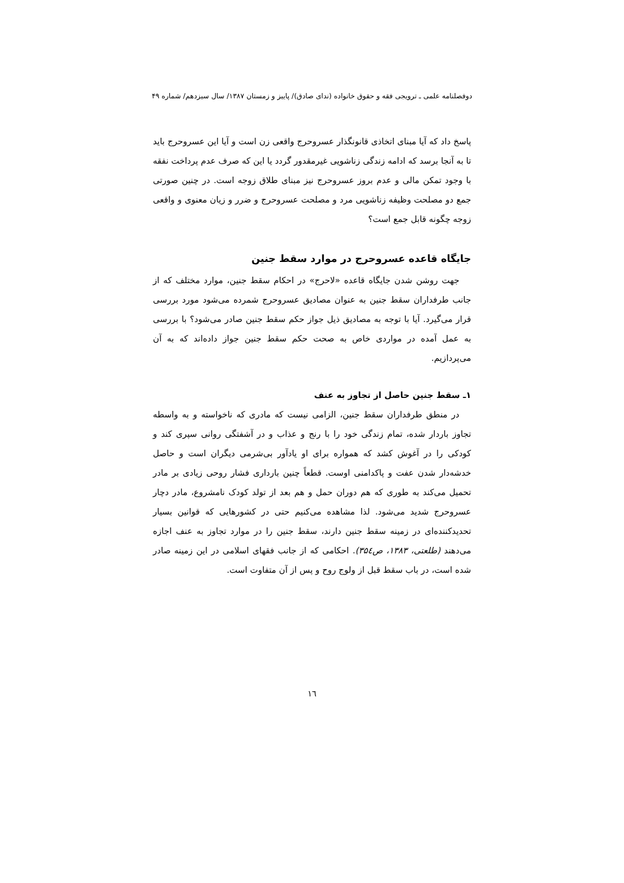دوفصلنامه علمی ـ ترویجی فقه و حقوق خانواده (ندای صادق)/ پاییز و زمستان ۱۳۸۷/ سال سیزدهم/ شماره ۴۹
پاسخ داد که آیا مبنای اتخاذی قانونگذار عسروحرج واقعی زن است و آیا این عسروحرج باید تا به آنجا برسد که ادامه زندگی زناشویی غیرمقدور گردد یا این که صرف عدم پرداخت نفقه با وجود تمکن مالی و عدم بروز عسروحرج نیز مبنای طلاق زوجه است. در چنین صورتی جمع دو مصلحت وظیفه زناشویی مرد و مصلحت عسروحرج و ضرر و زیان معنوی و واقعی زوجه چگونه قابل جمع است؟
جایگاه قاعده عسروحرج در موارد سقط جنین
جهت روشن شدن جایگاه قاعده «لاحرج» در احکام سقط جنین، موارد مختلف که از جانب طرفداران سقط جنین به عنوان مصادیق عسروحرج شمرده می‌شود مورد بررسی قرار می‌گیرد. آیا با توجه به مصادیق ذیل جواز حکم سقط جنین صادر می‌شود؟ با بررسی به عمل آمده در مواردی خاص به صحت حکم سقط جنین جواز داده‌اند که به آن می‌پردازیم.
۱ـ سقط جنین حاصل از تجاوز به عنف
در منطق طرفداران سقط جنین، الزامی نیست که مادری که ناخواسته و به واسطه تجاوز باردار شده، تمام زندگی خود را با رنج و عذاب و در آشفتگی روانی سپری کند و کودکی را در آغوش کشد که همواره برای او یادآور بی‌شرمی دیگران است و حاصل خدشه‌دار شدن عفت و پاکدامنی اوست. قطعاً چنین بارداری فشار روحی زیادی بر مادر تحمیل می‌کند به طوری که هم دوران حمل و هم بعد از تولد کودک نامشروع، مادر دچار عسروحرج شدید می‌شود. لذا مشاهده می‌کنیم حتی در کشورهایی که قوانین بسیار تحدیدکننده‌ای در زمینه سقط جنین دارند، سقط جنین را در موارد تجاوز به عنف اجازه می‌دهند (طلعتی، ۱۳۸۳، ص۳۵٤). احکامی که از جانب فقهای اسلامی در این زمینه صادر شده است، در باب سقط قبل از ولوج روح و پس از آن متفاوت است.
۱٦